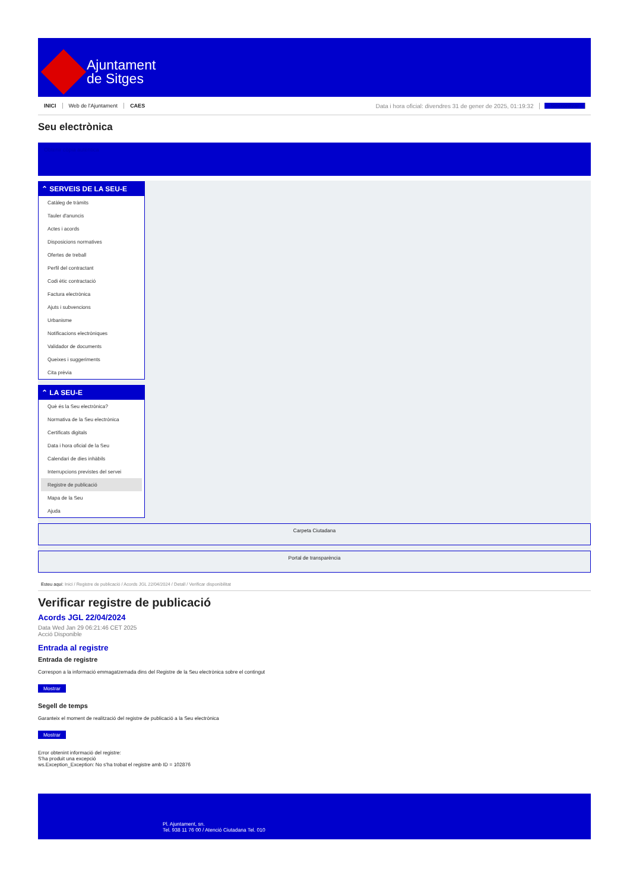Ajuntament
de Sitges
INICI Web de l'Ajuntament CAES Data i hora oficial: divendres 31 de gener de 2025, 01:19:32 Sincronitzar
Seu electrònica
Obtenir còpia autèntica
⌃ SERVEIS DE LA SEU-E
Catàleg de tràmits
Tauler d'anuncis
Actes i acords
Disposicions normatives
Ofertes de treball
Perfil del contractant
Codi ètic contractació
Factura electrònica
Ajuts i subvencions
Urbanisme
Notificacions electròniques
Validador de documents
Queixes i suggeriments
Cita prèvia
⌃ LA SEU-E
Què és la Seu electrònica?
Normativa de la Seu electrònica
Certificats digitals
Data i hora oficial de la Seu
Calendari de dies inhàbils
Interrupcions previstes del servei
Registre de publicació
Mapa de la Seu
Ajuda
Carpeta Ciutadana
Portal de transparència
Esteu aquí: Inici / Registre de publicació / Acords JGL 22/04/2024 / Detall / Verificar disponibilitat
Verificar registre de publicació
Acords JGL 22/04/2024
Data Wed Jan 29 06:21:46 CET 2025
Acció Disponible
Entrada al registre
Entrada de registre
Correspon a la informació emmagatzemada dins del Registre de la Seu electrònica sobre el contingut
Mostrar
Segell de temps
Garanteix el moment de realització del registre de publicació a la Seu electrònica
Mostrar
Error obtenint informació del registre:
S'ha produit una excepció
ws.Exception_Exception: No s'ha trobat el registre amb ID = 102876
Pl. Ajuntament, sn.
Tel. 938 11 76 00 / Atenció Ciutadana Tel. 010